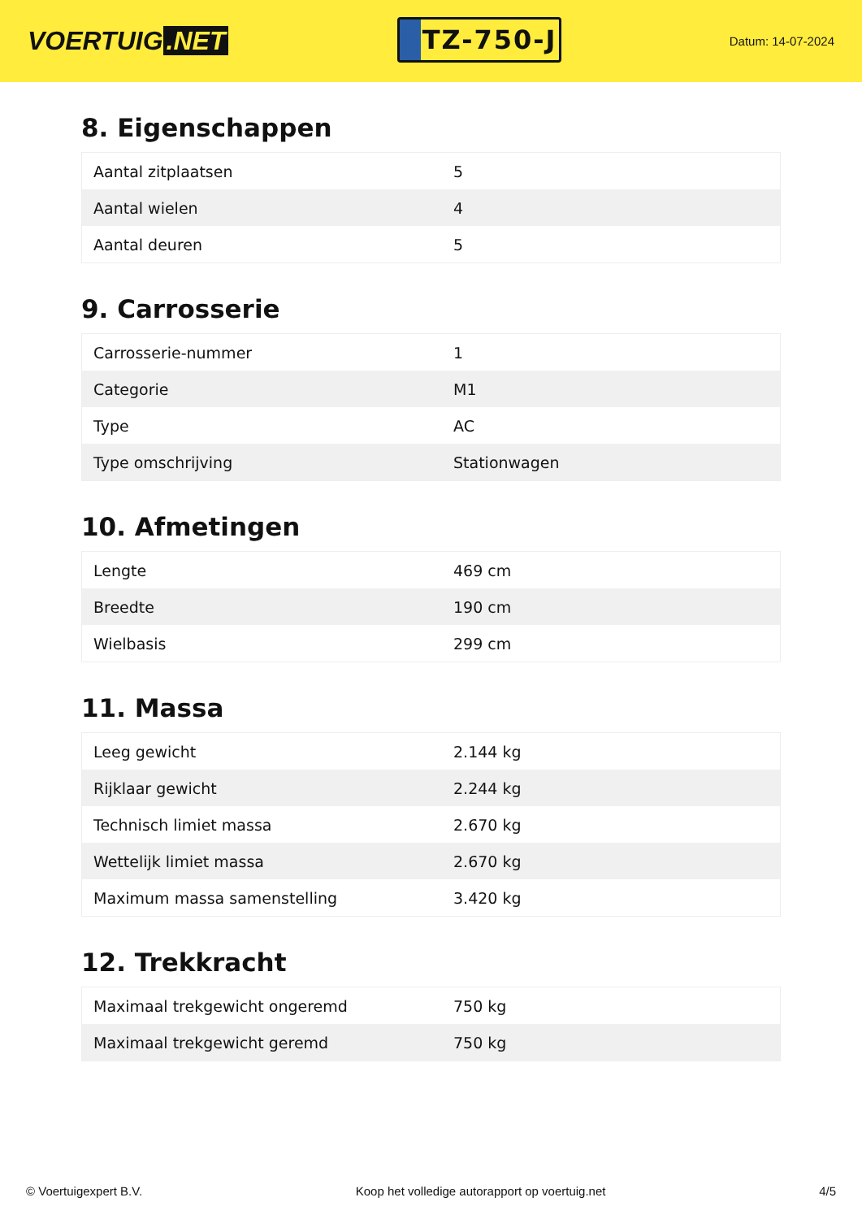VOERTUIG.NET
TZ-750-J
Datum: 14-07-2024
8. Eigenschappen
| Aantal zitplaatsen | 5 |
| Aantal wielen | 4 |
| Aantal deuren | 5 |
9. Carrosserie
| Carrosserie-nummer | 1 |
| Categorie | M1 |
| Type | AC |
| Type omschrijving | Stationwagen |
10. Afmetingen
| Lengte | 469 cm |
| Breedte | 190 cm |
| Wielbasis | 299 cm |
11. Massa
| Leeg gewicht | 2.144 kg |
| Rijklaar gewicht | 2.244 kg |
| Technisch limiet massa | 2.670 kg |
| Wettelijk limiet massa | 2.670 kg |
| Maximum massa samenstelling | 3.420 kg |
12. Trekkracht
| Maximaal trekgewicht ongeremd | 750 kg |
| Maximaal trekgewicht geremd | 750 kg |
© Voertuigexpert B.V. Koop het volledige autorapport op voertuig.net 4/5